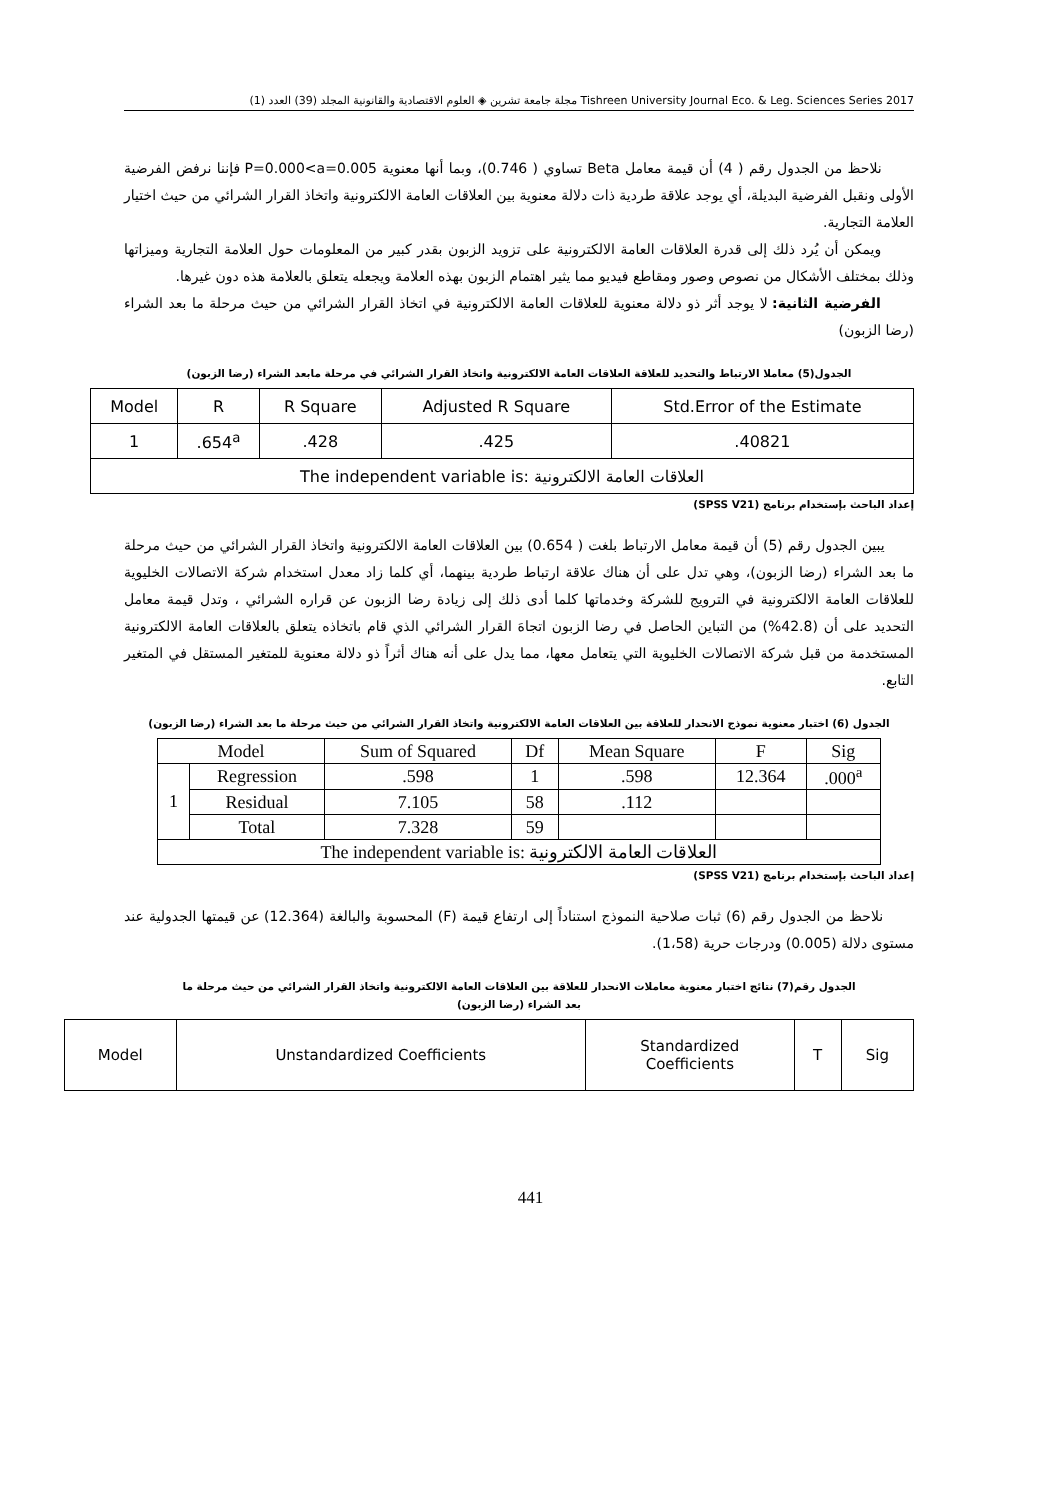مجلة جامعة تشرين ◈ العلوم الاقتصادية والقانونية المجلد (39) العدد (1) Tishreen University Journal Eco. & Leg. Sciences Series 2017
نلاحظ من الجدول رقم ( 4) أن قيمة معامل Beta تساوي ( 0.746)، وبما أنها معنوية P=0.000<a=0.005 فإننا نرفض الفرضية الأولى ونقبل الفرضية البديلة، أي يوجد علاقة طردية ذات دلالة معنوية بين العلاقات العامة الالكترونية واتخاذ القرار الشرائي من حيث اختيار العلامة التجارية.
ويمكن أن يُرد ذلك إلى قدرة العلاقات العامة الالكترونية على تزويد الزبون بقدر كبير من المعلومات حول العلامة التجارية وميزاتها وذلك بمختلف الأشكال من نصوص وصور ومقاطع فيديو مما يثير اهتمام الزبون بهذه العلامة ويجعله يتعلق بالعلامة هذه دون غيرها.
الفرضية الثانية: لا يوجد أثر ذو دلالة معنوية للعلاقات العامة الالكترونية في اتخاذ القرار الشرائي من حيث مرحلة ما بعد الشراء (رضا الزبون)
الجدول(5) معاملا الارتباط والتحديد للعلاقة العلاقات العامة الالكترونية واتخاذ القرار الشرائي في مرحلة مابعد الشراء (رضا الزبون)
| Model | R | R Square | Adjusted R Square | Std.Error of the Estimate |
| --- | --- | --- | --- | --- |
| 1 | .654<sup>a</sup> | .428 | .425 | .40821 |
| The independent variable is: العلاقات العامة الالكترونية | | | | |
إعداد الباحث بإستخدام برنامج (SPSS V21)
يبين الجدول رقم (5) أن قيمة معامل الارتباط بلغت ( 0.654) بين العلاقات العامة الالكترونية واتخاذ القرار الشرائي من حيث مرحلة ما بعد الشراء (رضا الزبون)، وهي تدل على أن هناك علاقة ارتباط طردية بينهما، أي كلما زاد معدل استخدام شركة الاتصالات الخليوية للعلاقات العامة الالكترونية في الترويج للشركة وخدماتها كلما أدى ذلك إلى زيادة رضا الزبون عن قراره الشرائي ، وتدل قيمة معامل التحديد على أن (42.8%) من التباين الحاصل في رضا الزبون اتجاهَ القرار الشرائي الذي قام باتخاذه يتعلق بالعلاقات العامة الالكترونية المستخدمة من قبل شركة الاتصالات الخليوية التي يتعامل معها، مما يدل على أنه هناك أثراً ذو دلالة معنوية للمتغير المستقل في المتغير التابع.
الجدول (6) اختبار معنوية نموذج الانحدار للعلاقة بين العلاقات العامة الالكترونية واتخاذ القرار الشرائي من حيث مرحلة ما بعد الشراء (رضا الزبون)
| Model | | Sum of Squared | Df | Mean Square | F | Sig |
| --- | --- | --- | --- | --- | --- | --- |
| 1 | Regression | .598 | 1 | .598 | 12.364 | .000<sup>a</sup> |
| | Residual | 7.105 | 58 | .112 | | |
| | Total | 7.328 | 59 | | | |
| The independent variable is: العلاقات العامة الالكترونية | | | | | | |
إعداد الباحث بإستخدام برنامج (SPSS V21)
نلاحظ من الجدول رقم (6) ثبات صلاحية النموذج استناداً إلى ارتفاع قيمة (F) المحسوبة والبالغة (12.364) عن قيمتها الجدولية عند مستوى دلالة (0.005) ودرجات حرية (1،58).
الجدول رقم(7) نتائج اختبار معنوية معاملات الانحدار للعلاقة بين العلاقات العامة الالكترونية واتخاذ القرار الشرائي من حيث مرحلة ما
بعد الشراء (رضا الزبون)
| Model | Unstandardized Coefficients | Standardized Coefficients | T | Sig |
| --- | --- | --- | --- | --- |
441